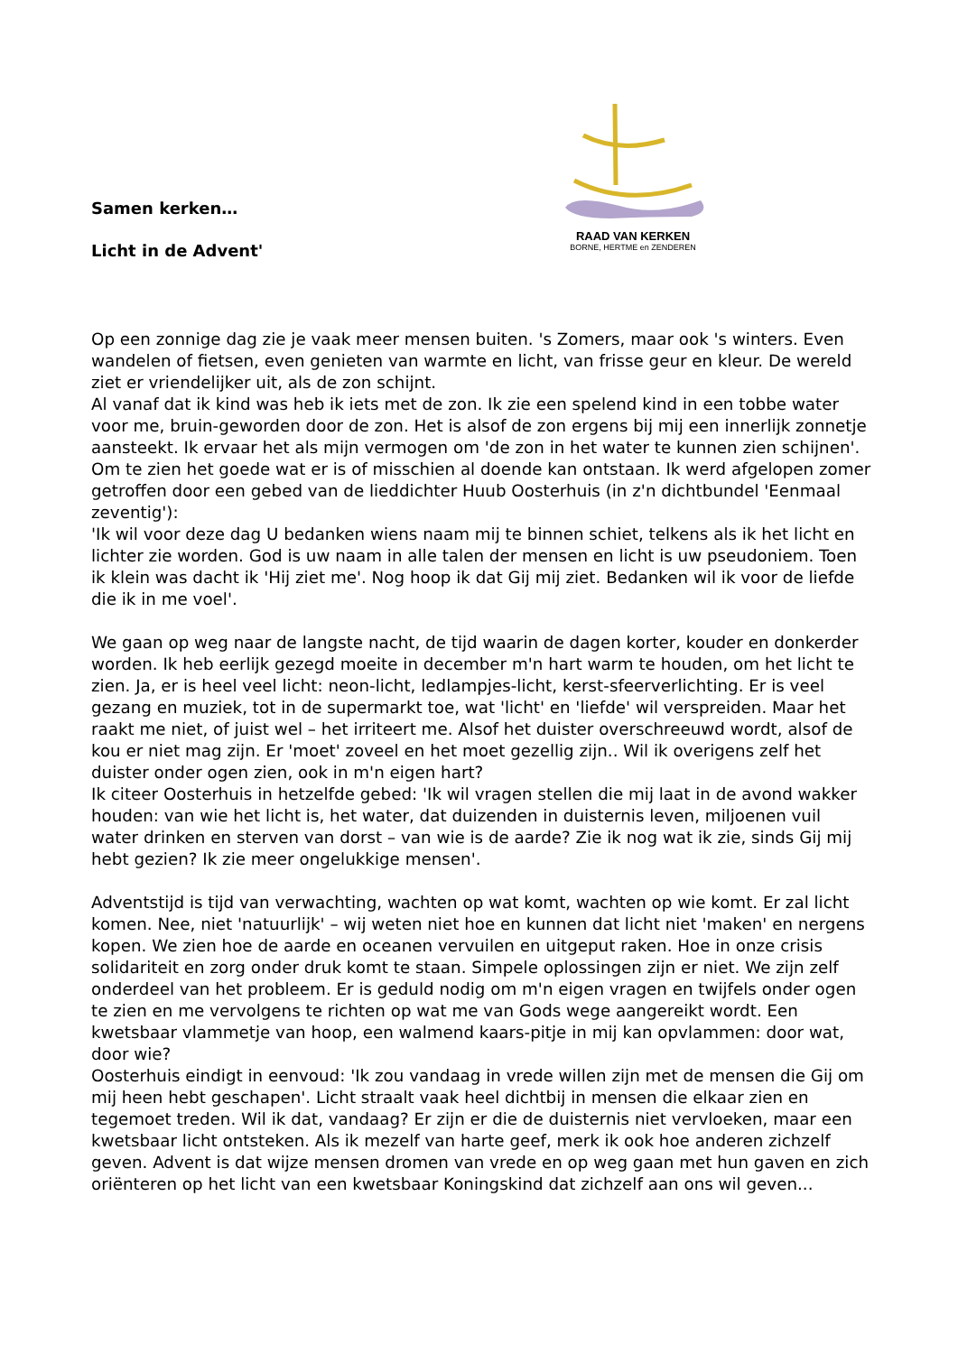Samen kerken…
Licht in de Advent'
RAAD VAN KERKEN
BORNE, HERTME en ZENDEREN
Op een zonnige dag zie je vaak meer mensen buiten. 's Zomers, maar ook 's winters. Even wandelen of fietsen, even genieten van warmte en licht, van frisse geur en kleur. De wereld ziet er vriendelijker uit, als de zon schijnt.
Al vanaf dat ik kind was heb ik iets met de zon. Ik zie een spelend kind in een tobbe water voor me, bruin-geworden door de zon. Het is alsof de zon ergens bij mij een innerlijk zonnetje aansteekt. Ik ervaar het als mijn vermogen om 'de zon in het water te kunnen zien schijnen'. Om te zien het goede wat er is of misschien al doende kan ontstaan. Ik werd afgelopen zomer getroffen door een gebed van de lieddichter Huub Oosterhuis (in z'n dichtbundel 'Eenmaal zeventig'):
'Ik wil voor deze dag U bedanken wiens naam mij te binnen schiet, telkens als ik het licht en lichter zie worden. God is uw naam in alle talen der mensen en licht is uw pseudoniem. Toen ik klein was dacht ik 'Hij ziet me'. Nog hoop ik dat Gij mij ziet. Bedanken wil ik voor de liefde die ik in me voel'.
We gaan op weg naar de langste nacht, de tijd waarin de dagen korter, kouder en donkerder worden. Ik heb eerlijk gezegd moeite in december m'n hart warm te houden, om het licht te zien. Ja, er is heel veel licht: neon-licht, ledlampjes-licht, kerst-sfeerverlichting. Er is veel gezang en muziek, tot in de supermarkt toe, wat 'licht' en 'liefde' wil verspreiden. Maar het raakt me niet, of juist wel – het irriteert me. Alsof het duister overschreeuwd wordt, alsof de kou er niet mag zijn. Er 'moet' zoveel en het moet gezellig zijn.. Wil ik overigens zelf het duister onder ogen zien, ook in m'n eigen hart?
Ik citeer Oosterhuis in hetzelfde gebed: 'Ik wil vragen stellen die mij laat in de avond wakker houden: van wie het licht is, het water, dat duizenden in duisternis leven, miljoenen vuil water drinken en sterven van dorst – van wie is de aarde? Zie ik nog wat ik zie, sinds Gij mij hebt gezien? Ik zie meer ongelukkige mensen'.
Adventstijd is tijd van verwachting, wachten op wat komt, wachten op wie komt. Er zal licht komen. Nee, niet 'natuurlijk' – wij weten niet hoe en kunnen dat licht niet 'maken' en nergens kopen. We zien hoe de aarde en oceanen vervuilen en uitgeput raken. Hoe in onze crisis solidariteit en zorg onder druk komt te staan. Simpele oplossingen zijn er niet. We zijn zelf onderdeel van het probleem. Er is geduld nodig om m'n eigen vragen en twijfels onder ogen te zien en me vervolgens te richten op wat me van Gods wege aangereikt wordt. Een kwetsbaar vlammetje van hoop, een walmend kaars-pitje in mij kan opvlammen: door wat, door wie?
Oosterhuis eindigt in eenvoud: 'Ik zou vandaag in vrede willen zijn met de mensen die Gij om mij heen hebt geschapen'. Licht straalt vaak heel dichtbij in mensen die elkaar zien en tegemoet treden. Wil ik dat, vandaag? Er zijn er die de duisternis niet vervloeken, maar een kwetsbaar licht ontsteken. Als ik mezelf van harte geef, merk ik ook hoe anderen zichzelf geven. Advent is dat wijze mensen dromen van vrede en op weg gaan met hun gaven en zich oriënteren op het licht van een kwetsbaar Koningskind dat zichzelf aan ons wil geven...